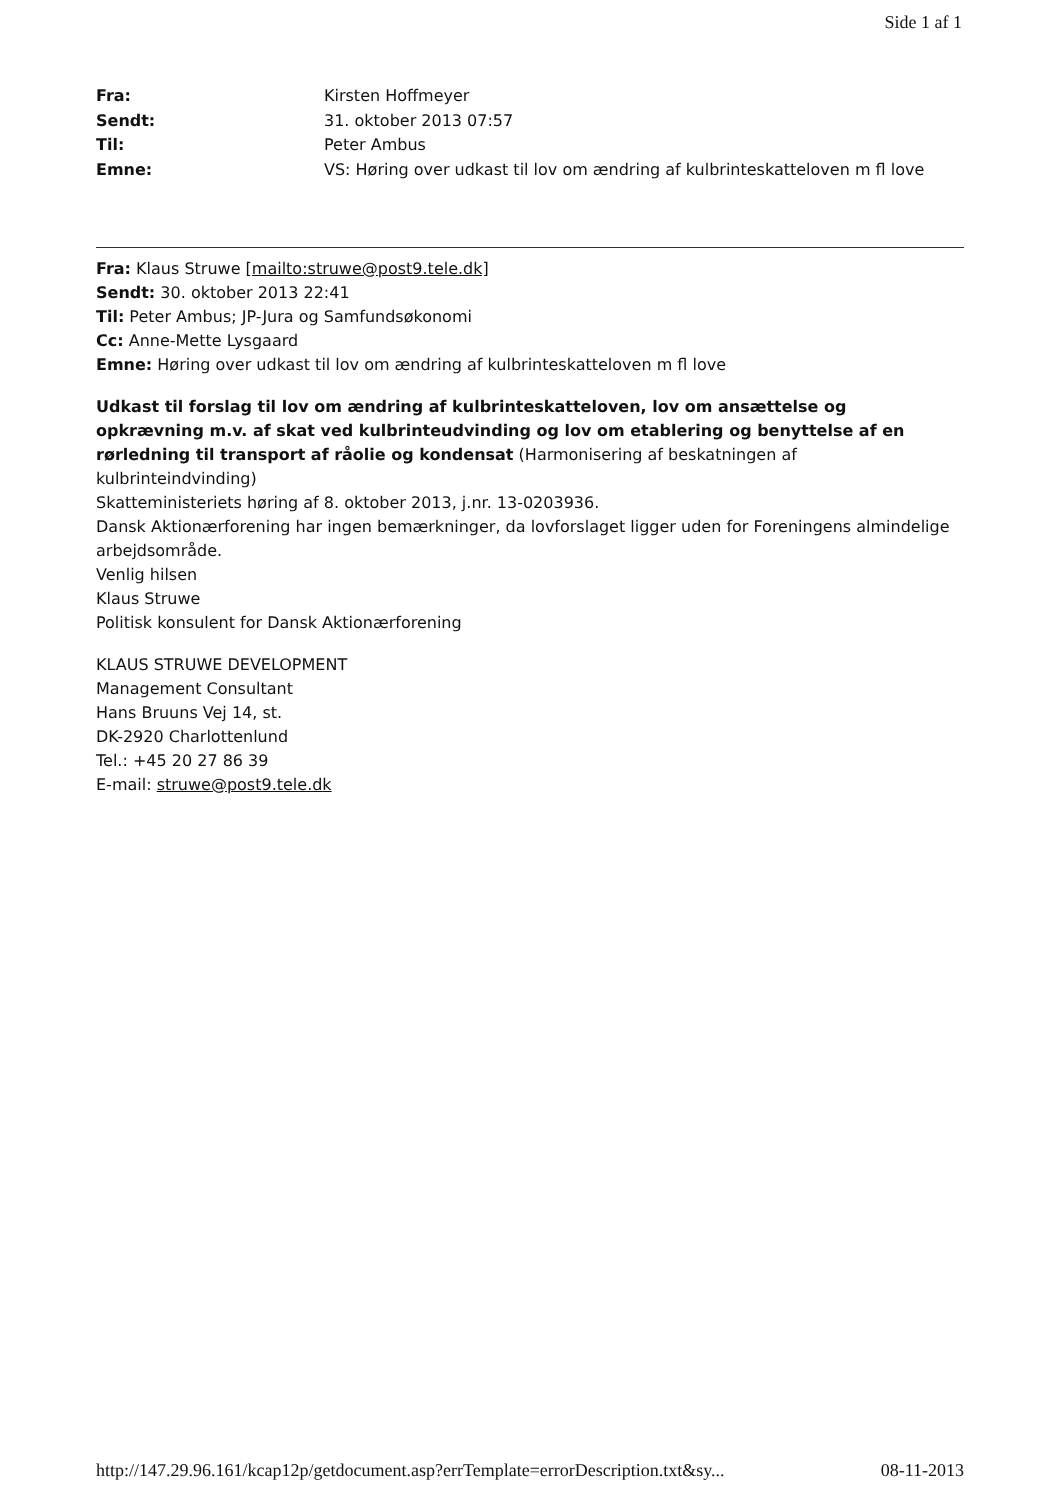Side 1 af 1
Fra: Kirsten Hoffmeyer
Sendt: 31. oktober 2013 07:57
Til: Peter Ambus
Emne: VS: Høring over udkast til lov om ændring af kulbrinteskatteloven m fl love
Fra: Klaus Struwe [mailto:struwe@post9.tele.dk]
Sendt: 30. oktober 2013 22:41
Til: Peter Ambus; JP-Jura og Samfundsøkonomi
Cc: Anne-Mette Lysgaard
Emne: Høring over udkast til lov om ændring af kulbrinteskatteloven m fl love
Udkast til forslag til lov om ændring af kulbrinteskatteloven, lov om ansættelse og opkrævning m.v. af skat ved kulbrinteudvinding og lov om etablering og benyttelse af en rørledning til transport af råolie og kondensat (Harmonisering af beskatningen af kulbrinteindvinding)
Skatteministeriets høring af 8. oktober 2013, j.nr. 13-0203936.
Dansk Aktionærforening har ingen bemærkninger, da lovforslaget ligger uden for Foreningens almindelige arbejdsområde.
Venlig hilsen
Klaus Struwe
Politisk konsulent for Dansk Aktionærforening
KLAUS STRUWE DEVELOPMENT
Management Consultant
Hans Bruuns Vej 14, st.
DK-2920 Charlottenlund
Tel.: +45 20 27 86 39
E-mail: struwe@post9.tele.dk
http://147.29.96.161/kcap12p/getdocument.asp?errTemplate=errorDescription.txt&sy... 08-11-2013